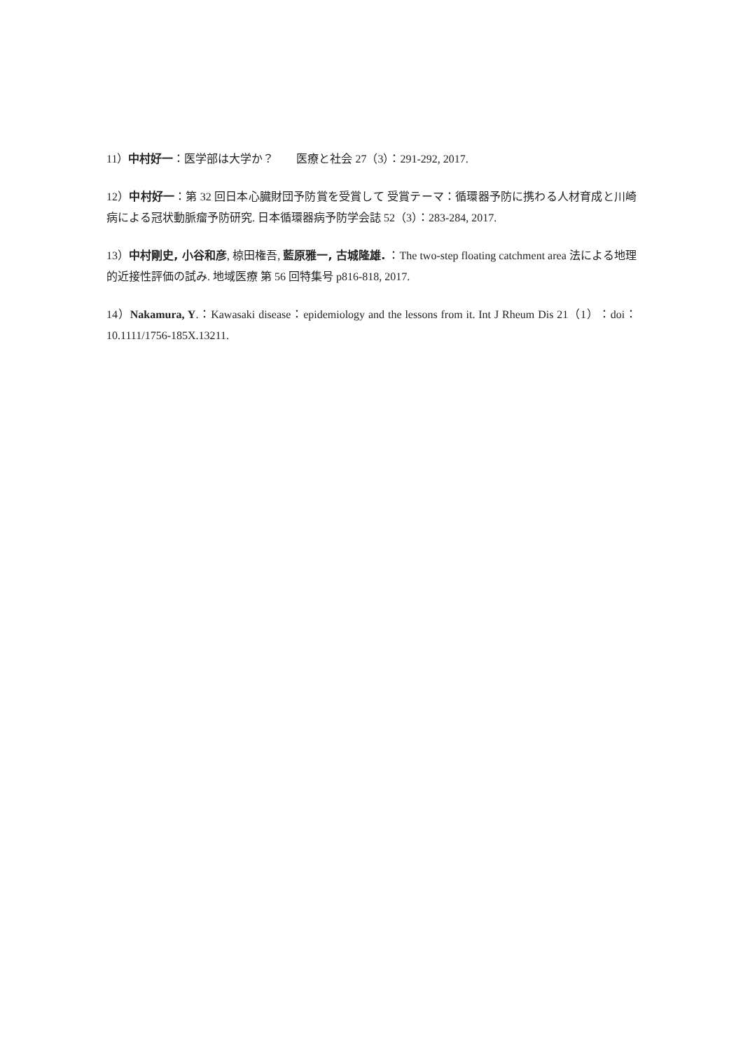11）中村好一：医学部は大学か？　　医療と社会 27（3）：291-292, 2017.
12）中村好一：第 32 回日本心臓財団予防賞を受賞して 受賞テーマ：循環器予防に携わる人材育成と川崎病による冠状動脈瘤予防研究. 日本循環器病予防学会誌 52（3）：283-284, 2017.
13）中村剛史, 小谷和彦, 椋田権吾, 藍原雅一, 古城隆雄. ：The two-step floating catchment area 法による地理的近接性評価の試み. 地域医療 第 56 回特集号 p816-818, 2017.
14）Nakamura, Y.：Kawasaki disease：epidemiology and the lessons from it. Int J Rheum Dis 21（1）：doi： 10.1111/1756-185X.13211.